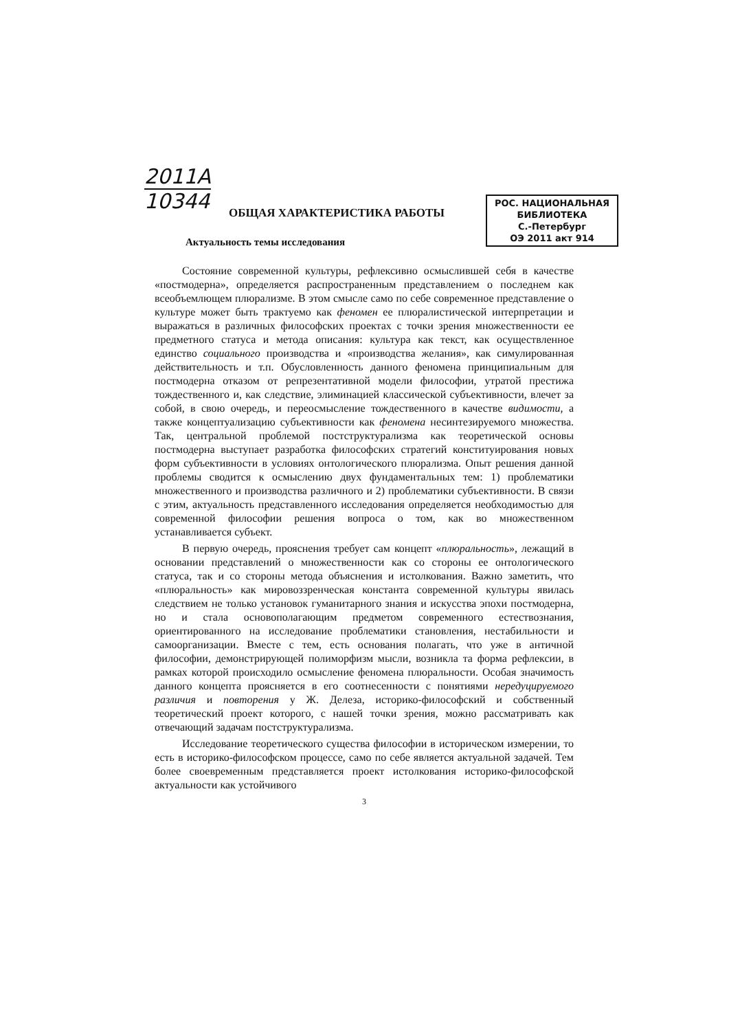2011A
10344
РОС. НАЦИОНАЛЬНАЯ
БИБЛИОТЕКА
С.-Петербург
ОЭ 2011 акт 914
ОБЩАЯ ХАРАКТЕРИСТИКА РАБОТЫ
Актуальность темы исследования
Состояние современной культуры, рефлексивно осмыслившей себя в качестве «постмодерна», определяется распространенным представлением о последнем как всеобъемлющем плюрализме. В этом смысле само по себе современное представление о культуре может быть трактуемо как феномен ее плюралистической интерпретации и выражаться в различных философских проектах с точки зрения множественности ее предметного статуса и метода описания: культура как текст, как осуществленное единство социального производства и «производства желания», как симулированная действительность и т.п. Обусловленность данного феномена принципиальным для постмодерна отказом от репрезентативной модели философии, утратой престижа тождественного и, как следствие, элиминацией классической субъективности, влечет за собой, в свою очередь, и переосмысление тождественного в качестве видимости, а также концептуализацию субъективности как феномена несинтезируемого множества. Так, центральной проблемой постструктурализма как теоретической основы постмодерна выступает разработка философских стратегий конституирования новых форм субъективности в условиях онтологического плюрализма. Опыт решения данной проблемы сводится к осмыслению двух фундаментальных тем: 1) проблематики множественного и производства различного и 2) проблематики субъективности. В связи с этим, актуальность представленного исследования определяется необходимостью для современной философии решения вопроса о том, как во множественном устанавливается субъект.
В первую очередь, прояснения требует сам концепт «плюральность», лежащий в основании представлений о множественности как со стороны ее онтологического статуса, так и со стороны метода объяснения и истолкования. Важно заметить, что «плюральность» как мировоззренческая константа современной культуры явилась следствием не только установок гуманитарного знания и искусства эпохи постмодерна, но и стала основополагающим предметом современного естествознания, ориентированного на исследование проблематики становления, нестабильности и самоорганизации. Вместе с тем, есть основания полагать, что уже в античной философии, демонстрирующей полиморфизм мысли, возникла та форма рефлексии, в рамках которой происходило осмысление феномена плюральности. Особая значимость данного концепта проясняется в его соотнесенности с понятиями нередуцируемого различия и повторения у Ж. Делеза, историко-философский и собственный теоретический проект которого, с нашей точки зрения, можно рассматривать как отвечающий задачам постструктурализма.
Исследование теоретического существа философии в историческом измерении, то есть в историко-философском процессе, само по себе является актуальной задачей. Тем более своевременным представляется проект истолкования историко-философской актуальности как устойчивого
3